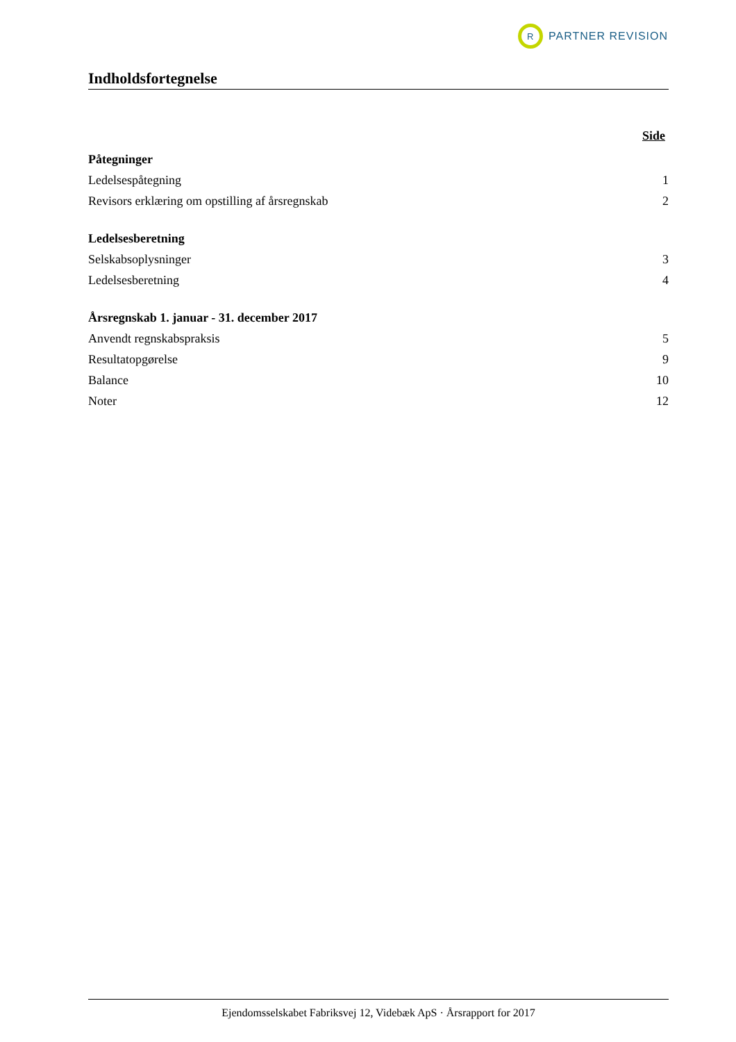R
PARTNER REVISION
Indholdsfortegnelse
Side
Påtegninger
Ledelsespåtegning 1
Revisors erklæring om opstilling af årsregnskab 2
Ledelsesberetning
Selskabsoplysninger 3
Ledelsesberetning 4
Årsregnskab 1. januar - 31. december 2017
Anvendt regnskabspraksis 5
Resultatopgørelse 9
Balance 10
Noter 12
Ejendomsselskabet Fabriksvej 12, Videbæk ApS · Årsrapport for 2017